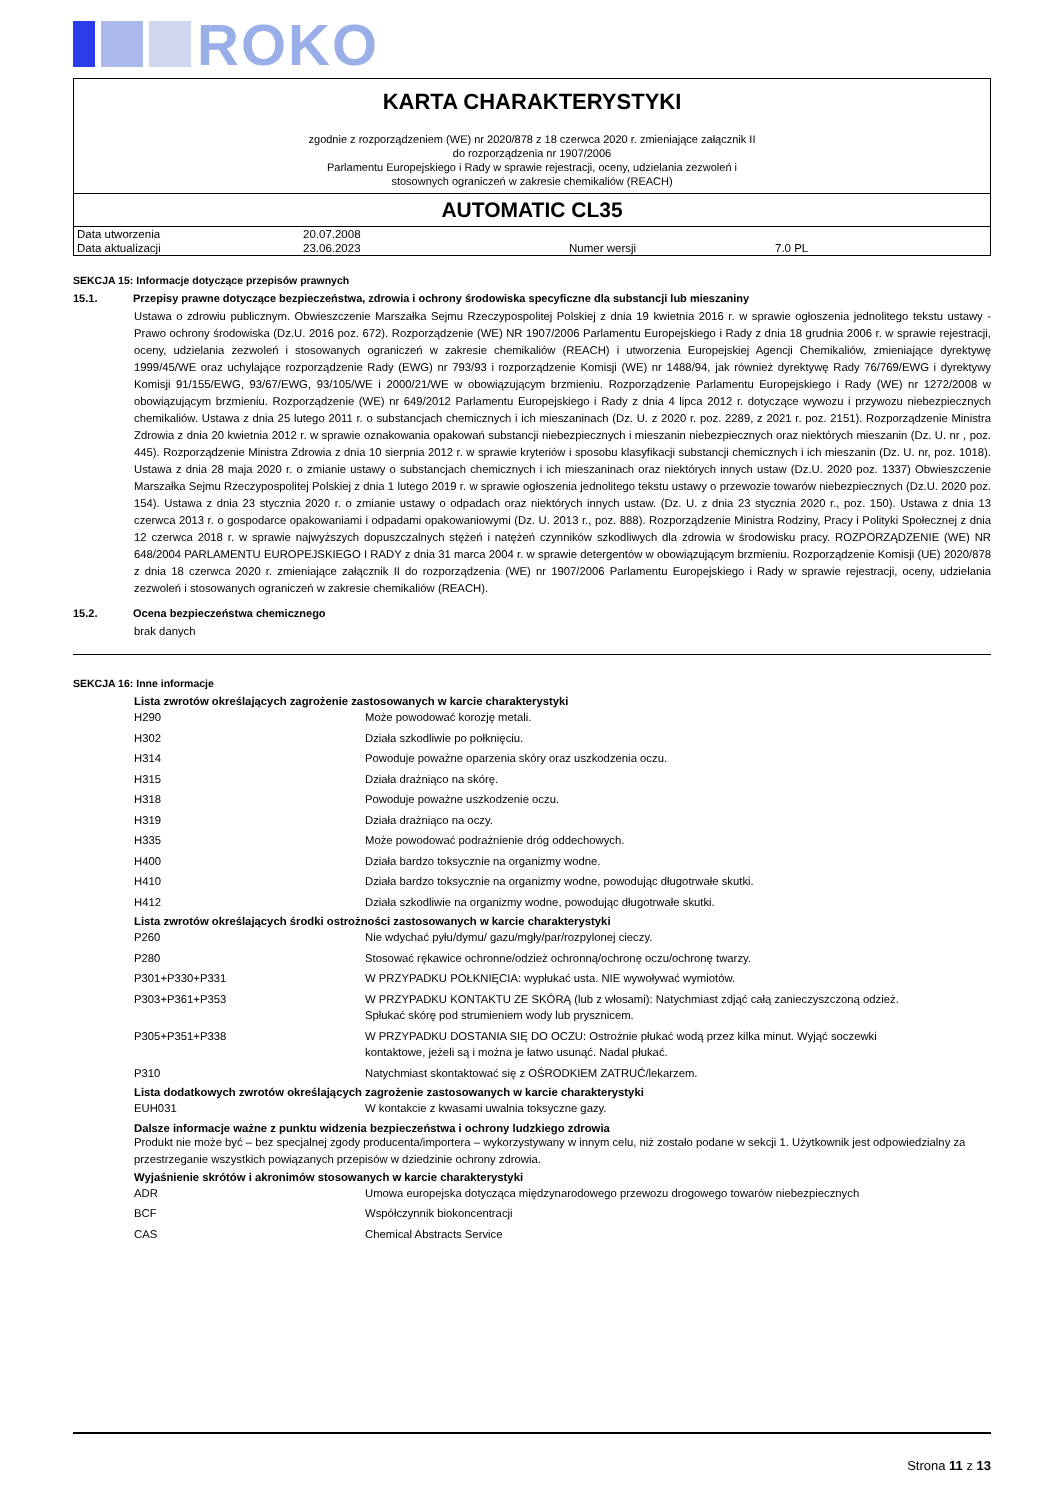ROKO
KARTA CHARAKTERYSTYKI
zgodnie z rozporządzeniem (WE) nr 2020/878 z 18 czerwca 2020 r. zmieniające załącznik II
do rozporządzenia nr 1907/2006
Parlamentu Europejskiego i Rady w sprawie rejestracji, oceny, udzielania zezwoleń i
stosownych ograniczeń w zakresie chemikaliów (REACH)
AUTOMATIC CL35
| Data utworzenia | 20.07.2008 | | |
| Data aktualizacji | 23.06.2023 | Numer wersji | 7.0 PL |
SEKCJA 15: Informacje dotyczące przepisów prawnych
15.1. Przepisy prawne dotyczące bezpieczeństwa, zdrowia i ochrony środowiska specyficzne dla substancji lub mieszaniny
Ustawa o zdrowiu publicznym. Obwieszczenie Marszałka Sejmu Rzeczypospolitej Polskiej z dnia 19 kwietnia 2016 r. w sprawie ogłoszenia jednolitego tekstu ustawy - Prawo ochrony środowiska (Dz.U. 2016 poz. 672). Rozporządzenie (WE) NR 1907/2006 Parlamentu Europejskiego i Rady z dnia 18 grudnia 2006 r. w sprawie rejestracji, oceny, udzielania zezwoleń i stosowanych ograniczeń w zakresie chemikaliów (REACH) i utworzenia Europejskiej Agencji Chemikaliów, zmieniające dyrektywę 1999/45/WE oraz uchylające rozporządzenie Rady (EWG) nr 793/93 i rozporządzenie Komisji (WE) nr 1488/94, jak również dyrektywę Rady 76/769/EWG i dyrektywy Komisji 91/155/EWG, 93/67/EWG, 93/105/WE i 2000/21/WE w obowiązującym brzmieniu. Rozporządzenie Parlamentu Europejskiego i Rady (WE) nr 1272/2008 w obowiązującym brzmieniu. Rozporządzenie (WE) nr 649/2012 Parlamentu Europejskiego i Rady z dnia 4 lipca 2012 r. dotyczące wywozu i przywozu niebezpiecznych chemikaliów. Ustawa z dnia 25 lutego 2011 r. o substancjach chemicznych i ich mieszaninach (Dz. U. z 2020 r. poz. 2289, z 2021 r. poz. 2151). Rozporządzenie Ministra Zdrowia z dnia 20 kwietnia 2012 r. w sprawie oznakowania opakowań substancji niebezpiecznych i mieszanin niebezpiecznych oraz niektórych mieszanin (Dz. U. nr , poz. 445). Rozporządzenie Ministra Zdrowia z dnia 10 sierpnia 2012 r. w sprawie kryteriów i sposobu klasyfikacji substancji chemicznych i ich mieszanin (Dz. U. nr, poz. 1018). Ustawa z dnia 28 maja 2020 r. o zmianie ustawy o substancjach chemicznych i ich mieszaninach oraz niektórych innych ustaw (Dz.U. 2020 poz. 1337) Obwieszczenie Marszałka Sejmu Rzeczypospolitej Polskiej z dnia 1 lutego 2019 r. w sprawie ogłoszenia jednolitego tekstu ustawy o przewozie towarów niebezpiecznych (Dz.U. 2020 poz. 154). Ustawa z dnia 23 stycznia 2020 r. o zmianie ustawy o odpadach oraz niektórych innych ustaw. (Dz. U. z dnia 23 stycznia 2020 r., poz. 150). Ustawa z dnia 13 czerwca 2013 r. o gospodarce opakowaniami i odpadami opakowaniowymi (Dz. U. 2013 r., poz. 888). Rozporządzenie Ministra Rodziny, Pracy i Polityki Społecznej z dnia 12 czerwca 2018 r. w sprawie najwyższych dopuszczalnych stężeń i natężeń czynników szkodliwych dla zdrowia w środowisku pracy. ROZPORZĄDZENIE (WE) NR 648/2004 PARLAMENTU EUROPEJSKIEGO I RADY z dnia 31 marca 2004 r. w sprawie detergentów w obowiązującym brzmieniu. Rozporządzenie Komisji (UE) 2020/878 z dnia 18 czerwca 2020 r. zmieniające załącznik II do rozporządzenia (WE) nr 1907/2006 Parlamentu Europejskiego i Rady w sprawie rejestracji, oceny, udzielania zezwoleń i stosowanych ograniczeń w zakresie chemikaliów (REACH).
15.2. Ocena bezpieczeństwa chemicznego
brak danych
SEKCJA 16: Inne informacje
Lista zwrotów określających zagrożenie zastosowanych w karcie charakterystyki
| H290 | Może powodować korozję metali. |
| H302 | Działa szkodliwie po połknięciu. |
| H314 | Powoduje poważne oparzenia skóry oraz uszkodzenia oczu. |
| H315 | Działa drażniąco na skórę. |
| H318 | Powoduje poważne uszkodzenie oczu. |
| H319 | Działa drażniąco na oczy. |
| H335 | Może powodować podrażnienie dróg oddechowych. |
| H400 | Działa bardzo toksycznie na organizmy wodne. |
| H410 | Działa bardzo toksycznie na organizmy wodne, powodując długotrwałe skutki. |
| H412 | Działa szkodliwie na organizmy wodne, powodując długotrwałe skutki. |
Lista zwrotów określających środki ostrożności zastosowanych w karcie charakterystyki
| P260 | Nie wdychać pyłu/dymu/ gazu/mgły/par/rozpylonej cieczy. |
| P280 | Stosować rękawice ochronne/odzież ochronną/ochronę oczu/ochronę twarzy. |
| P301+P330+P331 | W PRZYPADKU POŁKNIĘCIA: wypłukać usta. NIE wywoływać wymiotów. |
| P303+P361+P353 | W PRZYPADKU KONTAKTU ZE SKÓRĄ (lub z włosami): Natychmiast zdjąć całą zanieczyszczoną odzież. Spłukać skórę pod strumieniem wody lub prysznicem. |
| P305+P351+P338 | W PRZYPADKU DOSTANIA SIĘ DO OCZU: Ostrożnie płukać wodą przez kilka minut. Wyjąć soczewki kontaktowe, jeżeli są i można je łatwo usunąć. Nadal płukać. |
| P310 | Natychmiast skontaktować się z OŚRODKIEM ZATRUĆ/lekarzem. |
Lista dodatkowych zwrotów określających zagrożenie zastosowanych w karcie charakterystyki
| EUH031 | W kontakcie z kwasami uwalnia toksyczne gazy. |
Dalsze informacje ważne z punktu widzenia bezpieczeństwa i ochrony ludzkiego zdrowia
Produkt nie może być – bez specjalnej zgody producenta/importera – wykorzystywany w innym celu, niż zostało podane w sekcji 1. Użytkownik jest odpowiedzialny za przestrzeganie wszystkich powiązanych przepisów w dziedzinie ochrony zdrowia.
Wyjaśnienie skrótów i akronimów stosowanych w karcie charakterystyki
| ADR | Umowa europejska dotycząca międzynarodowego przewozu drogowego towarów niebezpiecznych |
| BCF | Współczynnik biokoncentracji |
| CAS | Chemical Abstracts Service |
Strona 11 z 13